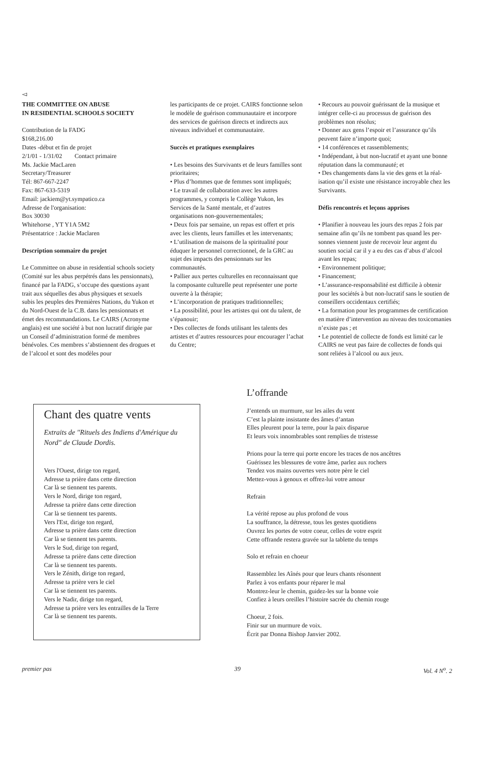◅
THE COMMITTEE ON ABUSE
IN RESIDENTIAL SCHOOLS SOCIETY
Contribution de la FADG
$168,216.00
Dates -début et fin de projet
2/1/01 - 1/31/02 Contact primaire
Ms. Jackie MacLaren
Secretary/Treasurer
Tél: 867-667-2247
Fax: 867-633-5319
Email: jackiem@yt.sympatico.ca
Adresse de l'organisation:
Box 30030
Whitehorse , YT Y1A 5M2
Présentatrice : Jackie Maclaren
Description sommaire du projet
Le Committee on abuse in residential schools society (Comité sur les abus perpétrés dans les pensionnats), financé par la FADG, s’occupe des questions ayant trait aux séquelles des abus physiques et sexuels subis les peuples des Premières Nations, du Yukon et du Nord-Ouest de la C.B. dans les pensionnats et émet des recommandations. Le CAIRS (Acronyme anglais) est une société à but non lucratif dirigée par un Conseil d’administration formé de membres bénévoles. Ces membres s’abstiennent des drogues et de l’alcool et sont des modèles pour
les participants de ce projet. CAIRS fonctionne selon le modèle de guérison communautaire et incorpore des services de guérison directs et indirects aux niveaux individuel et communautaire.
Succès et pratiques exemplaires
• Les besoins des Survivants et de leurs familles sont prioritaires;
• Plus d’hommes que de femmes sont impliqués;
• Le travail de collaboration avec les autres programmes, y compris le Collège Yukon, les Services de la Santé mentale, et d’autres organisations non-gouvernementales;
• Deux fois par semaine, un repas est offert et pris avec les clients, leurs familles et les intervenants;
• L’utilisation de maisons de la spiritualité pour éduquer le personnel correctionnel, de la GRC au sujet des impacts des pensionnats sur les communautés.
• Pallier aux pertes culturelles en reconnaissant que la composante culturelle peut représenter une porte ouverte à la thérapie;
• L’incorporation de pratiques traditionnelles;
• La possibilité, pour les artistes qui ont du talent, de s’épanouir;
• Des collectes de fonds utilisant les talents des artistes et d’autres ressources pour encourager l’achat du Centre;
• Recours au pouvoir guérissant de la musique et intégrer celle-ci au processus de guérison des problèmes non résolus;
• Donner aux gens l’espoir et l’assurance qu’ils peuvent faire n’importe quoi;
• 14 conférences et rassemblements;
• Indépendant, à but non-lucratif et ayant une bonne réputation dans la communauté; et
• Des changements dans la vie des gens et la réal-isation qu’il existe une résistance incroyable chez les Survivants.
Défis rencontrés et leçons apprises
• Planifier à nouveau les jours des repas 2 fois par semaine afin qu’ils ne tombent pas quand les per-sonnes viennent juste de recevoir leur argent du soutien social car il y a eu des cas d’abus d’alcool avant les repas;
• Environnement politique;
• Financement;
• L’assurance-responsabilité est difficile à obtenir pour les sociétés à but non-lucratif sans le soutien de conseillers occidentaux certifiés;
• La formation pour les programmes de certification en matière d’intervention au niveau des toxicomanies n’existe pas ; et
• Le potentiel de collecte de fonds est limité car le CAIRS ne veut pas faire de collectes de fonds qui sont reliées à l’alcool ou aux jeux.
Chant des quatre vents
Extraits de "Rituels des Indiens d'Amérique du Nord" de Claude Dordis.
Vers l'Ouest, dirige ton regard,
Adresse ta prière dans cette direction
Car là se tiennent tes parents.
Vers le Nord, dirige ton regard,
Adresse ta prière dans cette direction
Car là se tiennent tes parents.
Vers l'Est, dirige ton regard,
Adresse ta prière dans cette direction
Car là se tiennent tes parents.
Vers le Sud, dirige ton regard,
Adresse ta prière dans cette direction
Car là se tiennent tes parents.
Vers le Zénith, dirige ton regard,
Adresse ta prière vers le ciel
Car là se tiennent tes parents.
Vers le Nadir, dirige ton regard,
Adresse ta prière vers les entrailles de la Terre
Car là se tiennent tes parents.
L’offrande
J’entends un murmure, sur les ailes du vent
C’est la plainte insistante des âmes d’antan
Elles pleurent pour la terre, pour la paix disparue
Et leurs voix innombrables sont remplies de tristesse
Prions pour la terre qui porte encore les traces de nos ancêtres
Guérissez les blessures de votre âme, parlez aux rochers
Tendez vos mains ouvertes vers notre père le ciel
Mettez-vous à genoux et offrez-lui votre amour
Refrain
La vérité repose au plus profond de vous
La souffrance, la détresse, tous les gestes quotidiens
Ouvrez les portes de votre coeur, celles de votre esprit
Cette offrande restera gravée sur la tablette du temps
Solo et refrain en choeur
Rassemblez les Aînés pour que leurs chants résonnent
Parlez à vos enfants pour réparer le mal
Montrez-leur le chemin, guidez-les sur la bonne voie
Confiez à leurs oreilles l’histoire sacrée du chemin rouge
Choeur, 2 fois.
Finir sur un murmure de voix.
Écrit par Donna Bishop Janvier 2002.
premier pas 39 Vol. 4 N<sup>o</sup>. 2